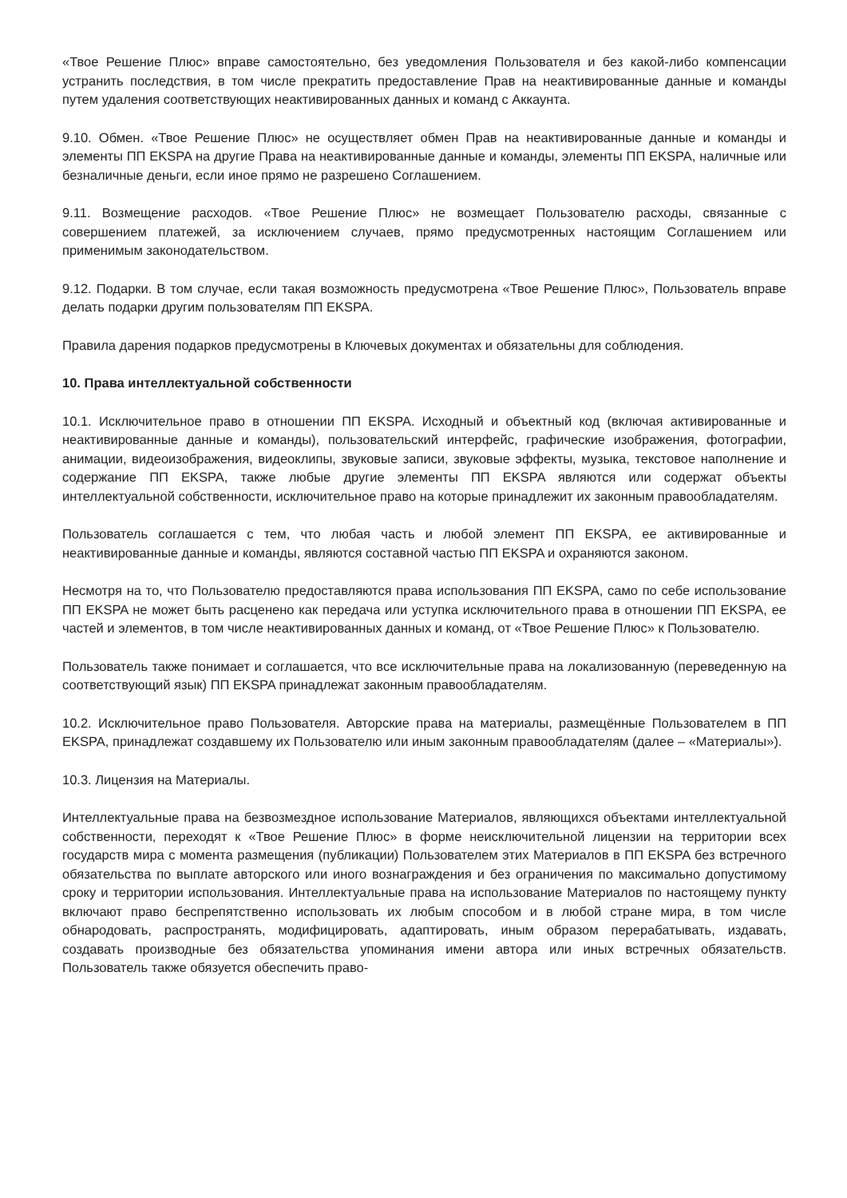«Твое Решение Плюс» вправе самостоятельно, без уведомления Пользователя и без какой-либо компенсации устранить последствия, в том числе прекратить предоставление Прав на неактивированные данные и команды путем удаления соответствующих неактивированных данных и команд с Аккаунта.
9.10. Обмен. «Твое Решение Плюс» не осуществляет обмен Прав на неактивированные данные и команды и элементы ПП EKSPA на другие Права на неактивированные данные и команды, элементы ПП EKSPA, наличные или безналичные деньги, если иное прямо не разрешено Соглашением.
9.11. Возмещение расходов. «Твое Решение Плюс» не возмещает Пользователю расходы, связанные с совершением платежей, за исключением случаев, прямо предусмотренных настоящим Соглашением или применимым законодательством.
9.12. Подарки. В том случае, если такая возможность предусмотрена «Твое Решение Плюс», Пользователь вправе делать подарки другим пользователям ПП EKSPA.
Правила дарения подарков предусмотрены в Ключевых документах и обязательны для соблюдения.
10. Права интеллектуальной собственности
10.1. Исключительное право в отношении ПП EKSPA. Исходный и объектный код (включая активированные и неактивированные данные и команды), пользовательский интерфейс, графические изображения, фотографии, анимации, видеоизображения, видеоклипы, звуковые записи, звуковые эффекты, музыка, текстовое наполнение и содержание ПП EKSPA, также любые другие элементы ПП EKSPA являются или содержат объекты интеллектуальной собственности, исключительное право на которые принадлежит их законным правообладателям.
Пользователь соглашается с тем, что любая часть и любой элемент ПП EKSPA, ее активированные и неактивированные данные и команды, являются составной частью ПП EKSPA и охраняются законом.
Несмотря на то, что Пользователю предоставляются права использования ПП EKSPA, само по себе использование ПП EKSPA не может быть расценено как передача или уступка исключительного права в отношении ПП EKSPA, ее частей и элементов, в том числе неактивированных данных и команд, от «Твое Решение Плюс» к Пользователю.
Пользователь также понимает и соглашается, что все исключительные права на локализованную (переведенную на соответствующий язык) ПП EKSPA принадлежат законным правообладателям.
10.2. Исключительное право Пользователя. Авторские права на материалы, размещённые Пользователем в ПП EKSPA, принадлежат создавшему их Пользователю или иным законным правообладателям (далее – «Материалы»).
10.3. Лицензия на Материалы.
Интеллектуальные права на безвозмездное использование Материалов, являющихся объектами интеллектуальной собственности, переходят к «Твое Решение Плюс» в форме неисключительной лицензии на территории всех государств мира с момента размещения (публикации) Пользователем этих Материалов в ПП EKSPA без встречного обязательства по выплате авторского или иного вознаграждения и без ограничения по максимально допустимому сроку и территории использования. Интеллектуальные права на использование Материалов по настоящему пункту включают право беспрепятственно использовать их любым способом и в любой стране мира, в том числе обнародовать, распространять, модифицировать, адаптировать, иным образом перерабатывать, издавать, создавать производные без обязательства упоминания имени автора или иных встречных обязательств. Пользователь также обязуется обеспечить право-